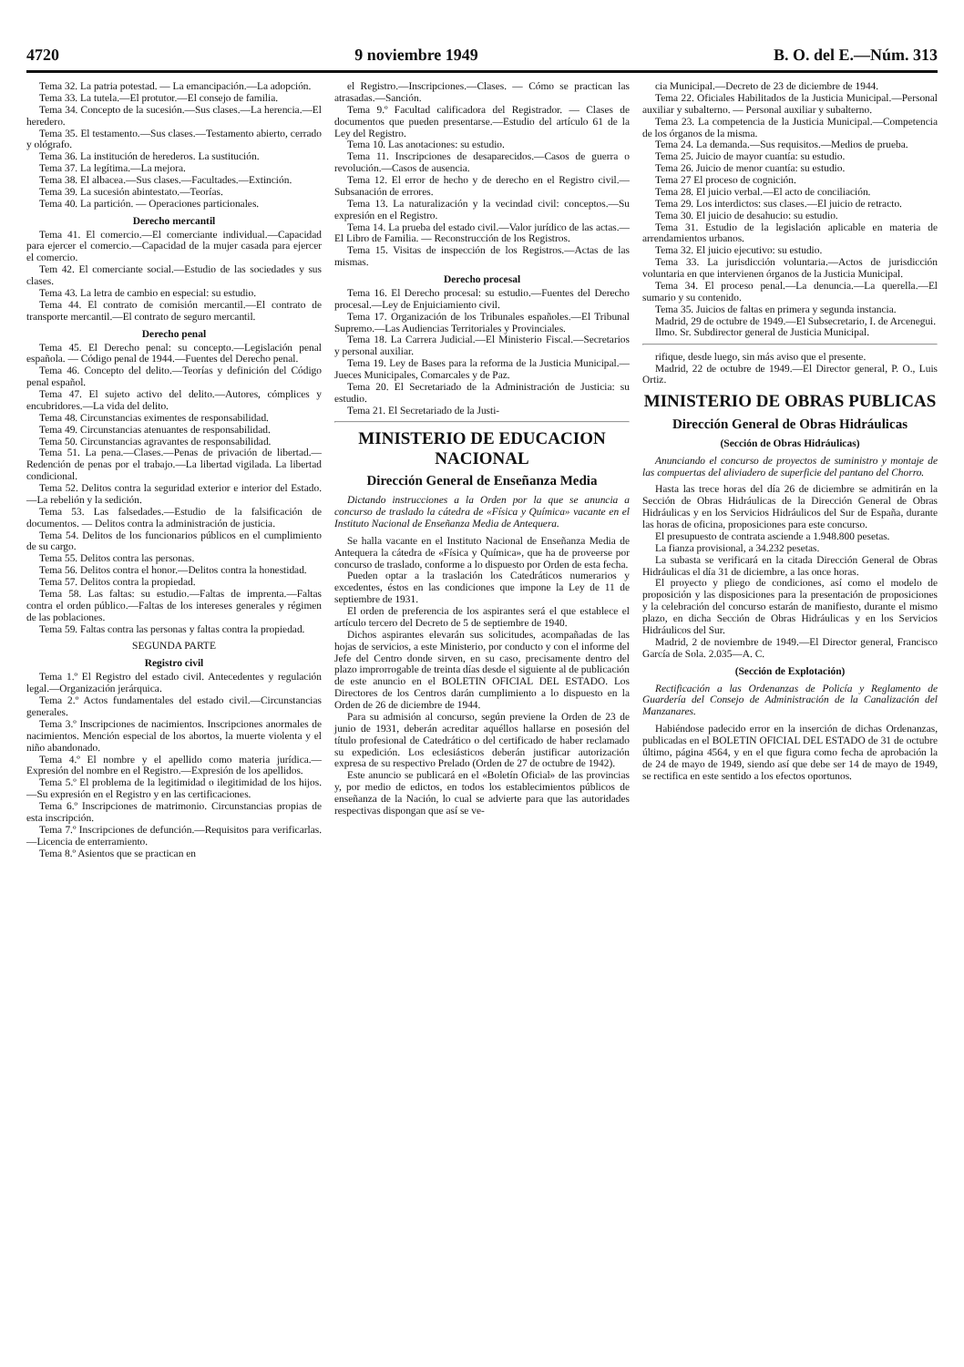4720 9 noviembre 1949 B. O. del E.—Núm. 313
Tema 32. La patria potestad. — La emancipación.—La adopción.
Tema 33. La tutela.—El protutor.—El consejo de familia.
Tema 34. Concepto de la sucesión.—Sus clases.—La herencia.—El heredero.
Tema 35. El testamento.—Sus clases.—Testamento abierto, cerrado y ológrafo.
Tema 36. La institución de herederos. La sustitución.
Tema 37. La legítima.—La mejora.
Tema 38. El albacea.—Sus clases.—Facultades.—Extinción.
Tema 39. La sucesión abintestato.—Teorías.
Tema 40. La partición. — Operaciones particionales.
Derecho mercantil
Tema 41. El comercio.—El comerciante individual.—Capacidad para ejercer el comercio.—Capacidad de la mujer casada para ejercer el comercio.
Tem 42. El comerciante social.—Estudio de las sociedades y sus clases.
Tema 43. La letra de cambio en especial: su estudio.
Tema 44. El contrato de comisión mercantil.—El contrato de transporte mercantil.—El contrato de seguro mercantil.
Derecho penal
Tema 45. El Derecho penal: su concepto.—Legislación penal española. — Código penal de 1944.—Fuentes del Derecho penal.
Tema 46. Concepto del delito.—Teorías y definición del Código penal español.
Tema 47. El sujeto activo del delito.—Autores, cómplices y encubridores.—La vida del delito.
Tema 48. Circunstancias eximentes de responsabilidad.
Tema 49. Circunstancias atenuantes de responsabilidad.
Tema 50. Circunstancias agravantes de responsabilidad.
Tema 51. La pena.—Clases.—Penas de privación de libertad.—Redención de penas por el trabajo.—La libertad vigilada. La libertad condicional.
Tema 52. Delitos contra la seguridad exterior e interior del Estado.—La rebelión y la sedición.
Tema 53. Las falsedades.—Estudio de la falsificación de documentos. — Delitos contra la administración de justicia.
Tema 54. Delitos de los funcionarios públicos en el cumplimiento de su cargo.
Tema 55. Delitos contra las personas.
Tema 56. Delitos contra el honor.—Delitos contra la honestidad.
Tema 57. Delitos contra la propiedad.
Tema 58. Las faltas: su estudio.—Faltas de imprenta.—Faltas contra el orden público.—Faltas de los intereses generales y régimen de las poblaciones.
Tema 59. Faltas contra las personas y faltas contra la propiedad.
SEGUNDA PARTE
Registro civil
Tema 1.º El Registro del estado civil. Antecedentes y regulación legal.—Organización jerárquica.
Tema 2.º Actos fundamentales del estado civil.—Circunstancias generales.
Tema 3.º Inscripciones de nacimientos. Inscripciones anormales de nacimientos. Mención especial de los abortos, la muerte violenta y el niño abandonado.
Tema 4.º El nombre y el apellido como materia jurídica.—Expresión del nombre en el Registro.—Expresión de los apellidos.
Tema 5.º El problema de la legitimidad o ilegitimidad de los hijos.—Su expresión en el Registro y en las certificaciones.
Tema 6.º Inscripciones de matrimonio. Circunstancias propias de esta inscripción.
Tema 7.º Inscripciones de defunción.—Requisitos para verificarlas.—Licencia de enterramiento.
Tema 8.º Asientos que se practican en
el Registro.—Inscripciones.—Clases. — Cómo se practican las atrasadas.—Sanción.
Tema 9.º Facultad calificadora del Registrador. — Clases de documentos que pueden presentarse.—Estudio del artículo 61 de la Ley del Registro.
Tema 10. Las anotaciones: su estudio.
Tema 11. Inscripciones de desaparecidos.—Casos de guerra o revolución.—Casos de ausencia.
Tema 12. El error de hecho y de derecho en el Registro civil.—Subsanación de errores.
Tema 13. La naturalización y la vecindad civil: conceptos.—Su expresión en el Registro.
Tema 14. La prueba del estado civil.—Valor jurídico de las actas.—El Libro de Familia. — Reconstrucción de los Registros.
Tema 15. Visitas de inspección de los Registros.—Actas de las mismas.
Derecho procesal
Tema 16. El Derecho procesal: su estudio.—Fuentes del Derecho procesal.—Ley de Enjuiciamiento civil.
Tema 17. Organización de los Tribunales españoles.—El Tribunal Supremo.—Las Audiencias Territoriales y Provinciales.
Tema 18. La Carrera Judicial.—El Ministerio Fiscal.—Secretarios y personal auxiliar.
Tema 19. Ley de Bases para la reforma de la Justicia Municipal.—Jueces Municipales, Comarcales y de Paz.
Tema 20. El Secretariado de la Administración de Justicia: su estudio.
Tema 21. El Secretariado de la Justi-
MINISTERIO DE EDUCACION NACIONAL
Dirección General de Enseñanza Media
Dictando instrucciones a la Orden por la que se anuncia a concurso de traslado la cátedra de «Física y Química» vacante en el Instituto Nacional de Enseñanza Media de Antequera.
Se halla vacante en el Instituto Nacional de Enseñanza Media de Antequera la cátedra de «Física y Química», que ha de proveerse por concurso de traslado, conforme a lo dispuesto por Orden de esta fecha.
Pueden optar a la traslación los Catedráticos numerarios y excedentes, éstos en las condiciones que impone la Ley de 11 de septiembre de 1931.
El orden de preferencia de los aspirantes será el que establece el artículo tercero del Decreto de 5 de septiembre de 1940.
Dichos aspirantes elevarán sus solicitudes, acompañadas de las hojas de servicios, a este Ministerio, por conducto y con el informe del Jefe del Centro donde sirven, en su caso, precisamente dentro del plazo improrrogable de treinta días desde el siguiente al de publicación de este anuncio en el BOLETIN OFICIAL DEL ESTADO. Los Directores de los Centros darán cumplimiento a lo dispuesto en la Orden de 26 de diciembre de 1944.
Para su admisión al concurso, según previene la Orden de 23 de junio de 1931, deberán acreditar aquéllos hallarse en posesión del título profesional de Catedrático o del certificado de haber reclamado su expedición. Los eclesiásticos deberán justificar autorización expresa de su respectivo Prelado (Orden de 27 de octubre de 1942).
Este anuncio se publicará en el «Boletín Oficial» de las provincias y, por medio de edictos, en todos los establecimientos públicos de enseñanza de la Nación, lo cual se advierte para que las autoridades respectivas dispongan que así se ve-
cia Municipal.—Decreto de 23 de diciembre de 1944.
Tema 22. Oficiales Habilitados de la Justicia Municipal.—Personal auxiliar y subalterno. — Personal auxiliar y subalterno.
Tema 23. La competencia de la Justicia Municipal.—Competencia de los órganos de la misma.
Tema 24. La demanda.—Sus requisitos.—Medios de prueba.
Tema 25. Juicio de mayor cuantía: su estudio.
Tema 26. Juicio de menor cuantía: su estudio.
Tema 27 El proceso de cognición.
Tema 28. El juicio verbal.—El acto de conciliación.
Tema 29. Los interdictos: sus clases.—El juicio de retracto.
Tema 30. El juicio de desahucio: su estudio.
Tema 31. Estudio de la legislación aplicable en materia de arrendamientos urbanos.
Tema 32. El juicio ejecutivo: su estudio.
Tema 33. La jurisdicción voluntaria.—Actos de jurisdicción voluntaria en que intervienen órganos de la Justicia Municipal.
Tema 34. El proceso penal.—La denuncia.—La querella.—El sumario y su contenido.
Tema 35. Juicios de faltas en primera y segunda instancia.
Madrid, 29 de octubre de 1949.—El Subsecretario, I. de Arcenegui.
Ilmo. Sr. Subdirector general de Justicia Municipal.
rifique, desde luego, sin más aviso que el presente.
Madrid, 22 de octubre de 1949.—El Director general, P. O., Luis Ortiz.
MINISTERIO DE OBRAS PUBLICAS
Dirección General de Obras Hidráulicas
(Sección de Obras Hidráulicas)
Anunciando el concurso de proyectos de suministro y montaje de las compuertas del aliviadero de superficie del pantano del Chorro.
Hasta las trece horas del día 26 de diciembre se admitirán en la Sección de Obras Hidráulicas de la Dirección General de Obras Hidráulicas y en los Servicios Hidráulicos del Sur de España, durante las horas de oficina, proposiciones para este concurso.
El presupuesto de contrata asciende a 1.948.800 pesetas.
La fianza provisional, a 34.232 pesetas.
La subasta se verificará en la citada Dirección General de Obras Hidráulicas el día 31 de diciembre, a las once horas.
El proyecto y pliego de condiciones, así como el modelo de proposición y las disposiciones para la presentación de proposiciones y la celebración del concurso estarán de manifiesto, durante el mismo plazo, en dicha Sección de Obras Hidráulicas y en los Servicios Hidráulicos del Sur.
Madrid, 2 de noviembre de 1949.—El Director general, Francisco García de Sola. 2.035—A. C.
(Sección de Explotación)
Rectificación a las Ordenanzas de Policía y Reglamento de Guardería del Consejo de Administración de la Canalización del Manzanares.
Habiéndose padecido error en la inserción de dichas Ordenanzas, publicadas en el BOLETIN OFICIAL DEL ESTADO de 31 de octubre último, página 4564, y en el que figura como fecha de aprobación la de 24 de mayo de 1949, siendo así que debe ser 14 de mayo de 1949, se rectifica en este sentido a los efectos oportunos.